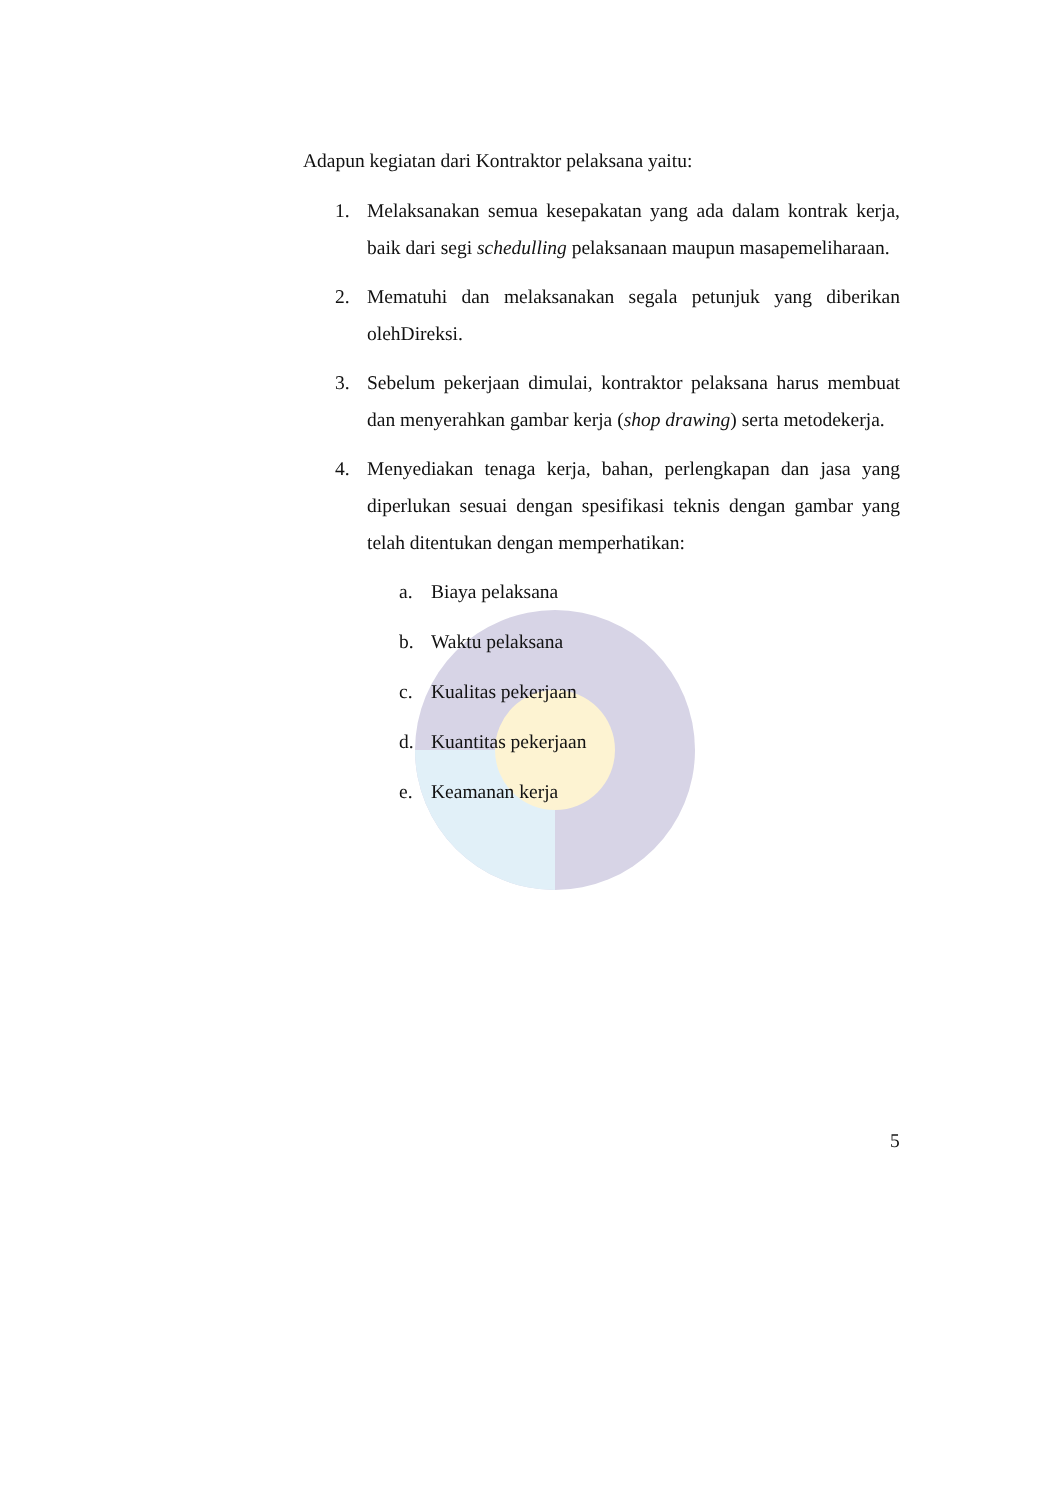Adapun kegiatan dari Kontraktor pelaksana yaitu:
1. Melaksanakan semua kesepakatan yang ada dalam kontrak kerja, baik dari segi schedulling pelaksanaan maupun masapemeliharaan.
2. Mematuhi dan melaksanakan segala petunjuk yang diberikan olehDireksi.
3. Sebelum pekerjaan dimulai, kontraktor pelaksana harus membuat dan menyerahkan gambar kerja (shop drawing) serta metodekerja.
4. Menyediakan tenaga kerja, bahan, perlengkapan dan jasa yang diperlukan sesuai dengan spesifikasi teknis dengan gambar yang telah ditentukan dengan memperhatikan:
a. Biaya pelaksana
b. Waktu pelaksana
c. Kualitas pekerjaan
d. Kuantitas pekerjaan
e. Keamanan kerja
5